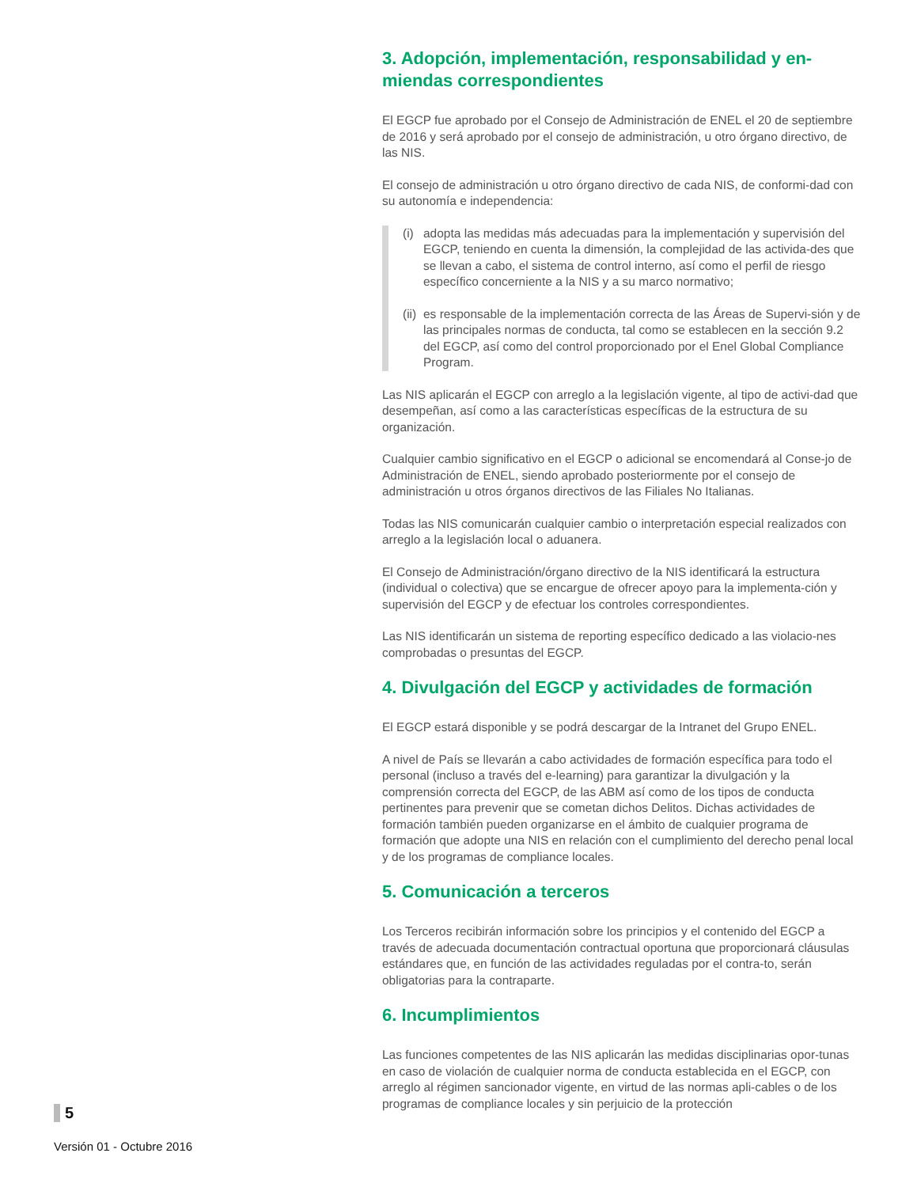3. Adopción, implementación, responsabilidad y en-miendas correspondientes
El EGCP fue aprobado por el Consejo de Administración de ENEL el 20 de septiembre de 2016 y será aprobado por el consejo de administración, u otro órgano directivo, de las NIS.
El consejo de administración u otro órgano directivo de cada NIS, de conformi-dad con su autonomía e independencia:
(i)
adopta las medidas más adecuadas para la implementación y supervisión del EGCP, teniendo en cuenta la dimensión, la complejidad de las activida-des que se llevan a cabo, el sistema de control interno, así como el perfil de riesgo específico concerniente a la NIS y a su marco normativo;
(ii)
es responsable de la implementación correcta de las Áreas de Supervi-sión y de las principales normas de conducta, tal como se establecen en la sección 9.2 del EGCP, así como del control proporcionado por el Enel Global Compliance Program.
Las NIS aplicarán el EGCP con arreglo a la legislación vigente, al tipo de activi-dad que desempeñan, así como a las características específicas de la estructura de su organización.
Cualquier cambio significativo en el EGCP o adicional se encomendará al Conse-jo de Administración de ENEL, siendo aprobado posteriormente por el consejo de administración u otros órganos directivos de las Filiales No Italianas.
Todas las NIS comunicarán cualquier cambio o interpretación especial realizados con arreglo a la legislación local o aduanera.
El Consejo de Administración/órgano directivo de la NIS identificará la estructura (individual o colectiva) que se encargue de ofrecer apoyo para la implementa-ción y supervisión del EGCP y de efectuar los controles correspondientes.
Las NIS identificarán un sistema de reporting específico dedicado a las violacio-nes comprobadas o presuntas del EGCP.
4. Divulgación del EGCP y actividades de formación
El EGCP estará disponible y se podrá descargar de la Intranet del Grupo ENEL.
A nivel de País se llevarán a cabo actividades de formación específica para todo el personal (incluso a través del e-learning) para garantizar la divulgación y la comprensión correcta del EGCP, de las ABM así como de los tipos de conducta pertinentes para prevenir que se cometan dichos Delitos. Dichas actividades de formación también pueden organizarse en el ámbito de cualquier programa de formación que adopte una NIS en relación con el cumplimiento del derecho penal local y de los programas de compliance locales.
5. Comunicación a terceros
Los Terceros recibirán información sobre los principios y el contenido del EGCP a través de adecuada documentación contractual oportuna que proporcionará cláusulas estándares que, en función de las actividades reguladas por el contra-to, serán obligatorias para la contraparte.
6. Incumplimientos
Las funciones competentes de las NIS aplicarán las medidas disciplinarias opor-tunas en caso de violación de cualquier norma de conducta establecida en el EGCP, con arreglo al régimen sancionador vigente, en virtud de las normas apli-cables o de los programas de compliance locales y sin perjuicio de la protección
5
Versión 01 - Octubre 2016